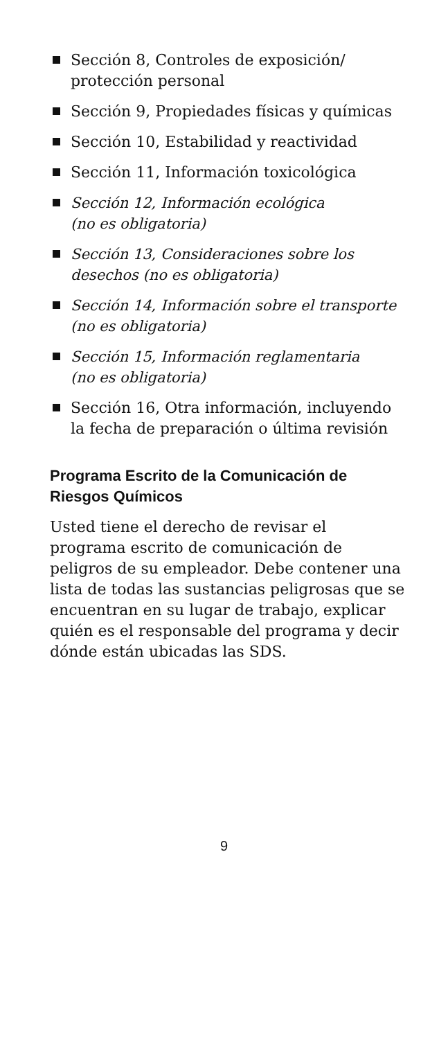Sección 8, Controles de exposición/ protección personal
Sección 9, Propiedades físicas y químicas
Sección 10, Estabilidad y reactividad
Sección 11, Información toxicológica
Sección 12, Información ecológica
(no es obligatoria)
Sección 13, Consideraciones sobre los desechos (no es obligatoria)
Sección 14, Información sobre el transporte
(no es obligatoria)
Sección 15, Información reglamentaria
(no es obligatoria)
Sección 16, Otra información, incluyendo la fecha de preparación o última revisión
Programa Escrito de la Comunicación de Riesgos Químicos
Usted tiene el derecho de revisar el programa escrito de comunicación de peligros de su empleador. Debe contener una lista de todas las sustancias peligrosas que se encuentran en su lugar de trabajo, explicar quién es el responsable del programa y decir dónde están ubicadas las SDS.
9